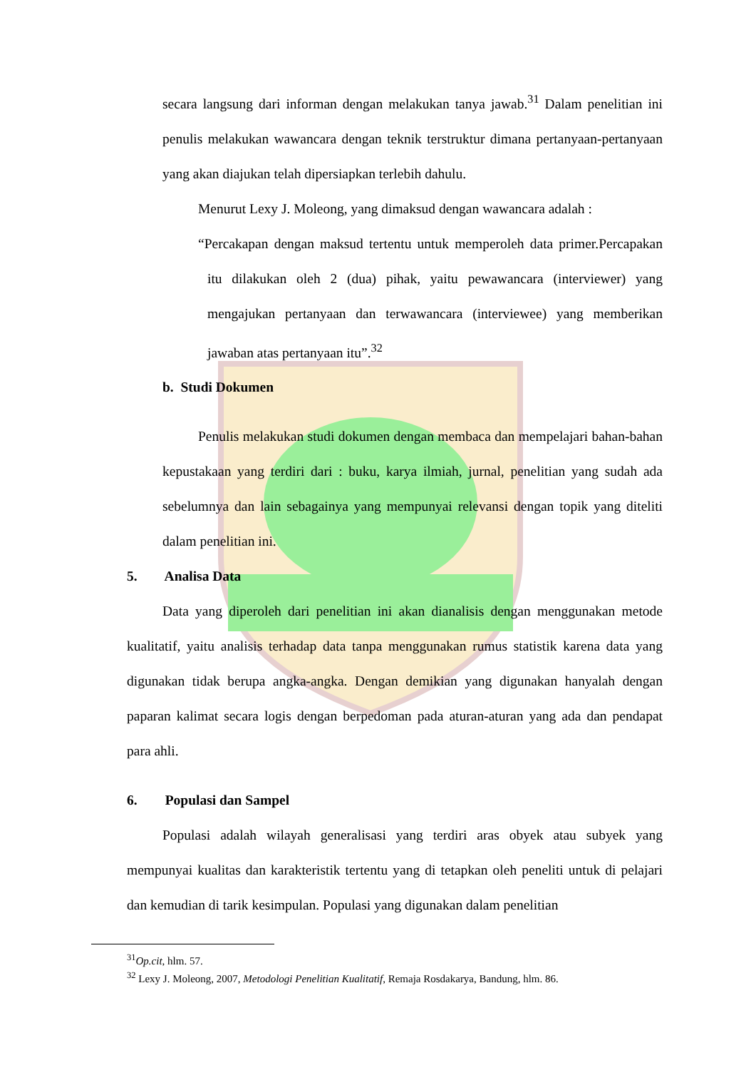secara langsung dari informan dengan melakukan tanya jawab.<sup>31</sup> Dalam penelitian ini penulis melakukan wawancara dengan teknik terstruktur dimana pertanyaan-pertanyaan yang akan diajukan telah dipersiapkan terlebih dahulu.
Menurut Lexy J. Moleong, yang dimaksud dengan wawancara adalah :
“Percakapan dengan maksud tertentu untuk memperoleh data primer.Percapakan itu dilakukan oleh 2 (dua) pihak, yaitu pewawancara (interviewer) yang mengajukan pertanyaan dan terwawancara (interviewee) yang memberikan jawaban atas pertanyaan itu”.<sup>32</sup>
b. Studi Dokumen
Penulis melakukan studi dokumen dengan membaca dan mempelajari bahan-bahan kepustakaan yang terdiri dari : buku, karya ilmiah, jurnal, penelitian yang sudah ada sebelumnya dan lain sebagainya yang mempunyai relevansi dengan topik yang diteliti dalam penelitian ini.
5. Analisa Data
Data yang diperoleh dari penelitian ini akan dianalisis dengan menggunakan metode kualitatif, yaitu analisis terhadap data tanpa menggunakan rumus statistik karena data yang digunakan tidak berupa angka-angka. Dengan demikian yang digunakan hanyalah dengan paparan kalimat secara logis dengan berpedoman pada aturan-aturan yang ada dan pendapat para ahli.
6. Populasi dan Sampel
Populasi adalah wilayah generalisasi yang terdiri aras obyek atau subyek yang mempunyai kualitas dan karakteristik tertentu yang di tetapkan oleh peneliti untuk di pelajari dan kemudian di tarik kesimpulan. Populasi yang digunakan dalam penelitian
<sup>31</sup> Op.cit, hlm. 57.
<sup>32</sup> Lexy J. Moleong, 2007, Metodologi Penelitian Kualitatif, Remaja Rosdakarya, Bandung, hlm. 86.